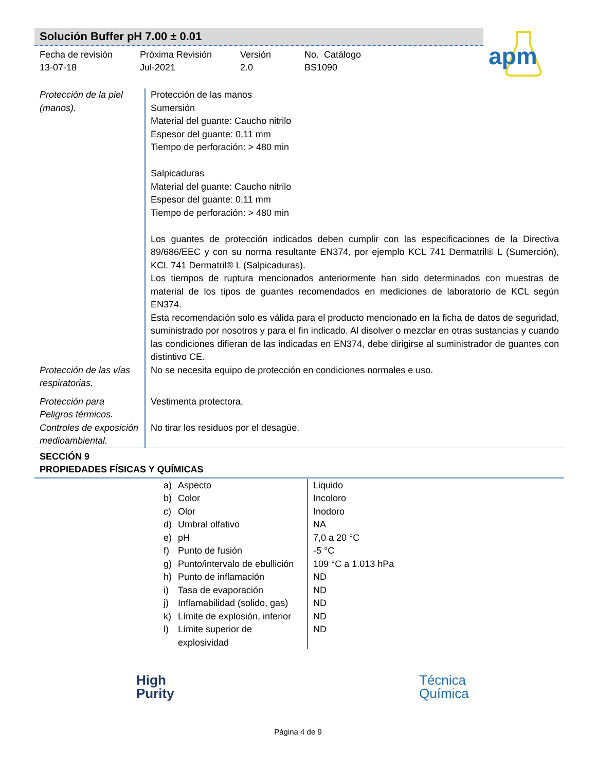Solución Buffer pH 7.00 ± 0.01
Fecha de revisión
13-07-18
Próxima Revisión
Jul-2021
Versión
2.0
No. Catálogo
BS1090
apm
| Protección de la piel (manos). | Protección de las manos Sumersión Material del guante: Caucho nitrilo Espesor del guante: 0,11 mm Tiempo de perforación: > 480 min Salpicaduras Material del guante: Caucho nitrilo Espesor del guante: 0,11 mm Tiempo de perforación: > 480 min Los guantes de protección indicados deben cumplir con las especificaciones de la Directiva 89/686/EEC y con su norma resultante EN374, por ejemplo KCL 741 Dermatril® L (Sumerción), KCL 741 Dermatril® L (Salpicaduras). Los tiempos de ruptura mencionados anteriormente han sido determinados con muestras de material de los tipos de guantes recomendados en mediciones de laboratorio de KCL según EN374. Esta recomendación solo es válida para el producto mencionado en la ficha de datos de seguridad, suministrado por nosotros y para el fin indicado. Al disolver o mezclar en otras sustancias y cuando las condiciones difieran de las indicadas en EN374, debe dirigirse al suministrador de guantes con distintivo CE. |
| Protección de las vías respiratorias. | No se necesita equipo de protección en condiciones normales e uso. |
| Protección para Peligros térmicos. | Vestimenta protectora. |
| Controles de exposición medioambiental. | No tirar los residuos por el desagüe. |
SECCIÓN 9
PROPIEDADES FÍSICAS Y QUÍMICAS
| a) | Aspecto | Liquido |
| b) | Color | Incoloro |
| c) | Olor | Inodoro |
| d) | Umbral olfativo | NA |
| e) | pH | 7,0 a 20 °C |
| f) | Punto de fusión | -5 °C |
| g) | Punto/intervalo de ebullición | 109 °C a 1.013 hPa |
| h) | Punto de inflamación | ND |
| i) | Tasa de evaporación | ND |
| j) | Inflamabilidad (solido, gas) | ND |
| k) | Límite de explosión, inferior | ND |
| l) | Límite superior de explosividad | ND |
High
Purity
Técnica
Química
Página 4 de 9